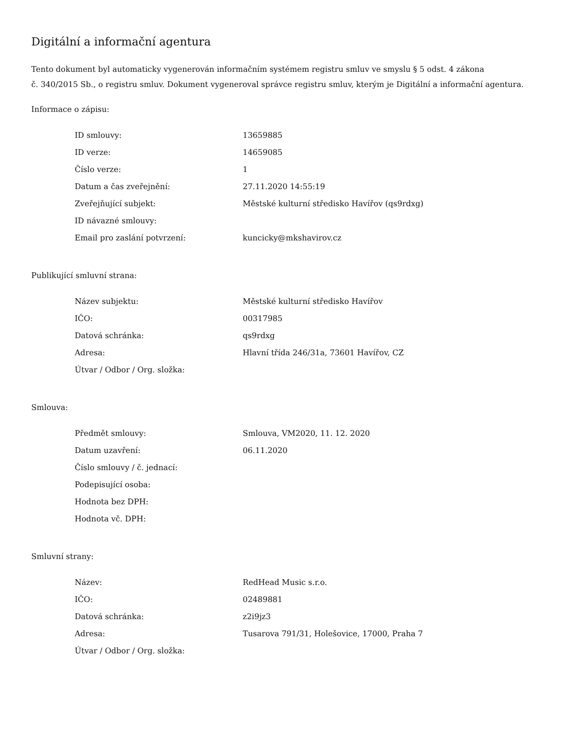Digitální a informační agentura
Tento dokument byl automaticky vygenerován informačním systémem registru smluv ve smyslu § 5 odst. 4 zákona
č. 340/2015 Sb., o registru smluv. Dokument vygeneroval správce registru smluv, kterým je Digitální a informační agentura.
Informace o zápisu:
| ID smlouvy: | 13659885 |
| ID verze: | 14659085 |
| Číslo verze: | 1 |
| Datum a čas zveřejnění: | 27.11.2020 14:55:19 |
| Zveřejňující subjekt: | Městské kulturní středisko Havířov (qs9rdxg) |
| ID návazné smlouvy: | |
| Email pro zaslání potvrzení: | kuncicky@mkshavirov.cz |
Publikující smluvní strana:
| Název subjektu: | Městské kulturní středisko Havířov |
| IČO: | 00317985 |
| Datová schránka: | qs9rdxg |
| Adresa: | Hlavní třída 246/31a, 73601 Havířov, CZ |
| Útvar / Odbor / Org. složka: | |
Smlouva:
| Předmět smlouvy: | Smlouva, VM2020, 11. 12. 2020 |
| Datum uzavření: | 06.11.2020 |
| Číslo smlouvy / č. jednací: | |
| Podepisující osoba: | |
| Hodnota bez DPH: | |
| Hodnota vč. DPH: | |
Smluvní strany:
| Název: | RedHead Music s.r.o. |
| IČO: | 02489881 |
| Datová schránka: | z2i9jz3 |
| Adresa: | Tusarova 791/31, Holešovice, 17000, Praha 7 |
| Útvar / Odbor / Org. složka: | |